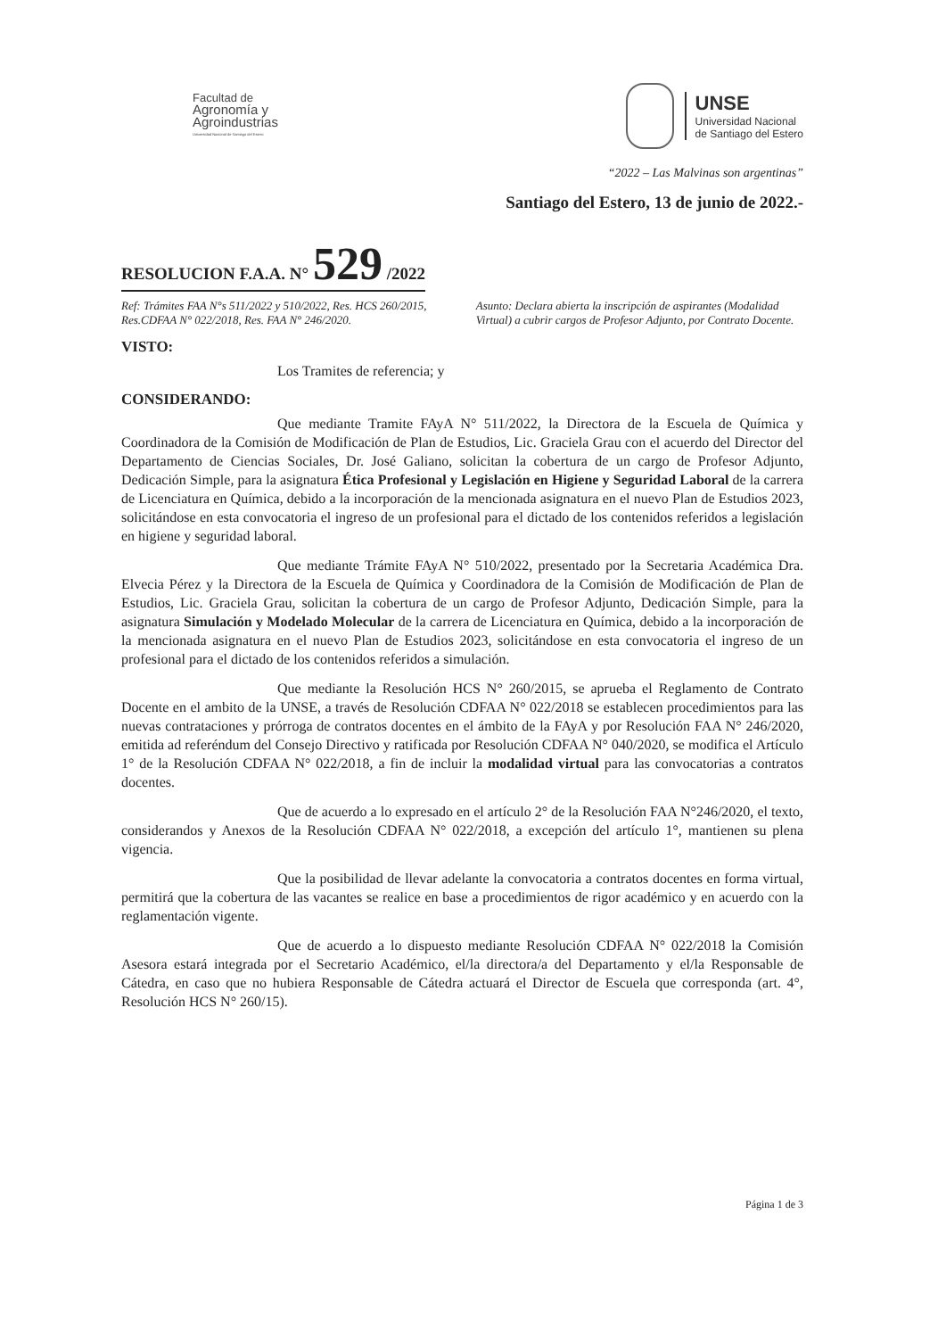Facultad de
Agronomía y
Agroindustrias
Universidad Nacional de Santiago del Estero
UNSE
Universidad Nacional
de Santiago del Estero
“2022 – Las Malvinas son argentinas”
Santiago del Estero, 13 de junio de 2022.-
RESOLUCION F.A.A. N° 529 /2022
Ref: Trámites FAA N°s 511/2022 y 510/2022, Res. HCS 260/2015, Res.CDFAA N° 022/2018, Res. FAA N° 246/2020.
Asunto: Declara abierta la inscripción de aspirantes (Modalidad Virtual) a cubrir cargos de Profesor Adjunto, por Contrato Docente.
VISTO:
Los Tramites de referencia; y
CONSIDERANDO:
Que mediante Tramite FAyA N° 511/2022, la Directora de la Escuela de Química y Coordinadora de la Comisión de Modificación de Plan de Estudios, Lic. Graciela Grau con el acuerdo del Director del Departamento de Ciencias Sociales, Dr. José Galiano, solicitan la cobertura de un cargo de Profesor Adjunto, Dedicación Simple, para la asignatura Ética Profesional y Legislación en Higiene y Seguridad Laboral de la carrera de Licenciatura en Química, debido a la incorporación de la mencionada asignatura en el nuevo Plan de Estudios 2023, solicitándose en esta convocatoria el ingreso de un profesional para el dictado de los contenidos referidos a legislación en higiene y seguridad laboral.
Que mediante Trámite FAyA N° 510/2022, presentado por la Secretaria Académica Dra. Elvecia Pérez y la Directora de la Escuela de Química y Coordinadora de la Comisión de Modificación de Plan de Estudios, Lic. Graciela Grau, solicitan la cobertura de un cargo de Profesor Adjunto, Dedicación Simple, para la asignatura Simulación y Modelado Molecular de la carrera de Licenciatura en Química, debido a la incorporación de la mencionada asignatura en el nuevo Plan de Estudios 2023, solicitándose en esta convocatoria el ingreso de un profesional para el dictado de los contenidos referidos a simulación.
Que mediante la Resolución HCS N° 260/2015, se aprueba el Reglamento de Contrato Docente en el ambito de la UNSE, a través de Resolución CDFAA N° 022/2018 se establecen procedimientos para las nuevas contrataciones y prórroga de contratos docentes en el ámbito de la FAyA y por Resolución FAA N° 246/2020, emitida ad referéndum del Consejo Directivo y ratificada por Resolución CDFAA N° 040/2020, se modifica el Artículo 1° de la Resolución CDFAA N° 022/2018, a fin de incluir la modalidad virtual para las convocatorias a contratos docentes.
Que de acuerdo a lo expresado en el artículo 2° de la Resolución FAA N°246/2020, el texto, considerandos y Anexos de la Resolución CDFAA N° 022/2018, a excepción del artículo 1°, mantienen su plena vigencia.
Que la posibilidad de llevar adelante la convocatoria a contratos docentes en forma virtual, permitirá que la cobertura de las vacantes se realice en base a procedimientos de rigor académico y en acuerdo con la reglamentación vigente.
Que de acuerdo a lo dispuesto mediante Resolución CDFAA N° 022/2018 la Comisión Asesora estará integrada por el Secretario Académico, el/la directora/a del Departamento y el/la Responsable de Cátedra, en caso que no hubiera Responsable de Cátedra actuará el Director de Escuela que corresponda (art. 4°, Resolución HCS N° 260/15).
Página 1 de 3